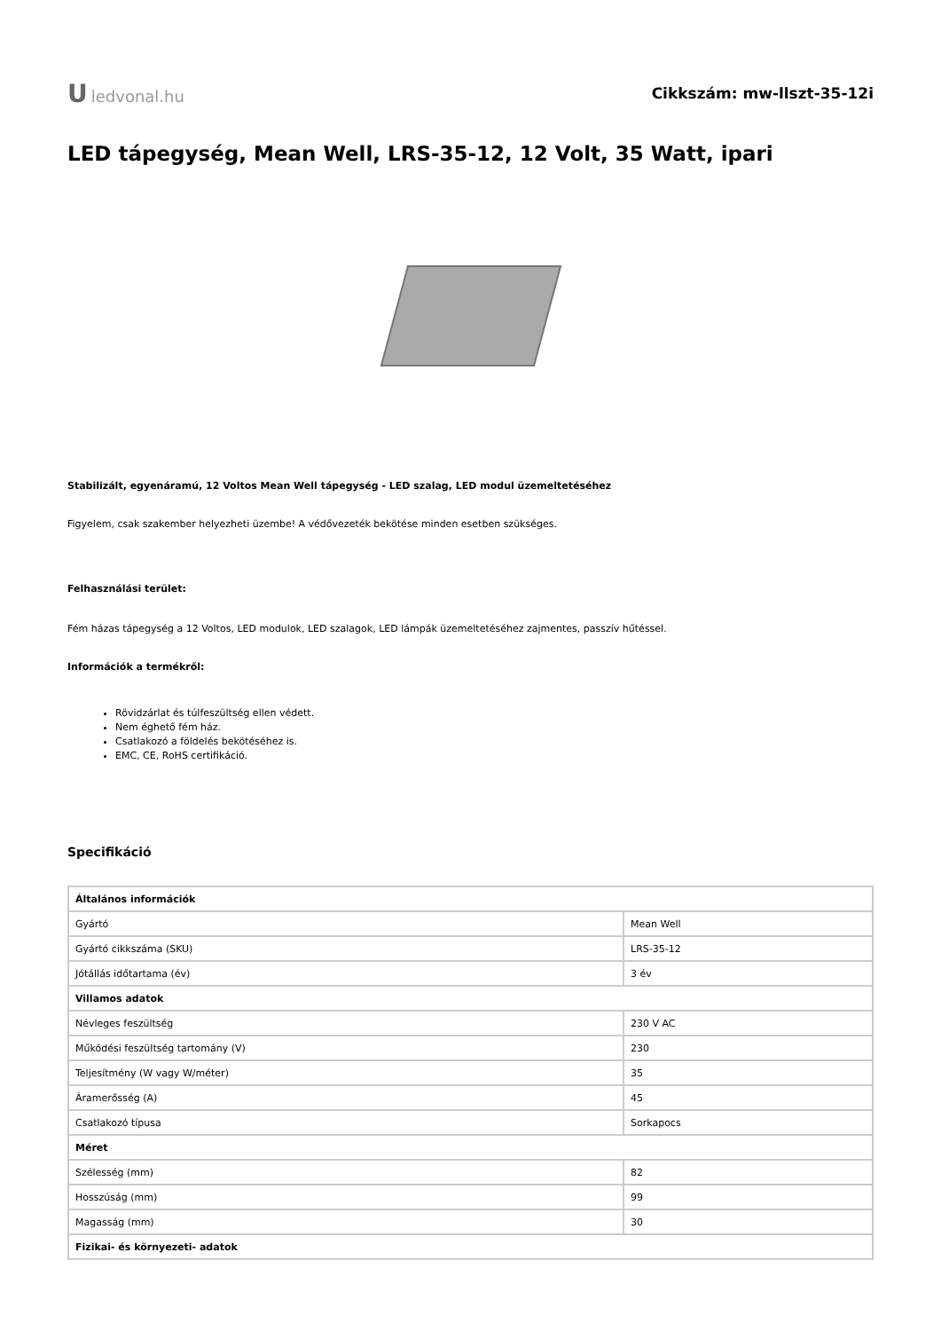Uledvonal.hu Cikkszám: mw-llszt-35-12i
LED tápegység, Mean Well, LRS-35-12, 12 Volt, 35 Watt, ipari
Stabilizált, egyenáramú, 12 Voltos Mean Well tápegység - LED szalag, LED modul üzemeltetéséhez
Figyelem, csak szakember helyezheti üzembe! A védővezeték bekötése minden esetben szükséges.
Felhasználási terület:
Fém házas tápegység a 12 Voltos, LED modulok, LED szalagok, LED lámpák üzemeltetéséhez zajmentes, passzív hűtéssel.
Információk a termékről:
Rövidzárlat és túlfeszültség ellen védett.
Nem éghető fém ház.
Csatlakozó a földelés bekötéséhez is.
EMC, CE, RoHS certifikáció.
Specifikáció
| Általános információk | |
| Gyártó | Mean Well |
| Gyártó cikkszáma (SKU) | LRS-35-12 |
| Jótállás időtartama (év) | 3 év |
| Villamos adatok | |
| Névleges feszültség | 230 V AC |
| Működési feszültség tartomány (V) | 230 |
| Teljesítmény (W vagy W/méter) | 35 |
| Áramerősség (A) | 45 |
| Csatlakozó típusa | Sorkapocs |
| Méret | |
| Szélesség (mm) | 82 |
| Hosszúság (mm) | 99 |
| Magasság (mm) | 30 |
| Fizikai- és környezeti- adatok | |